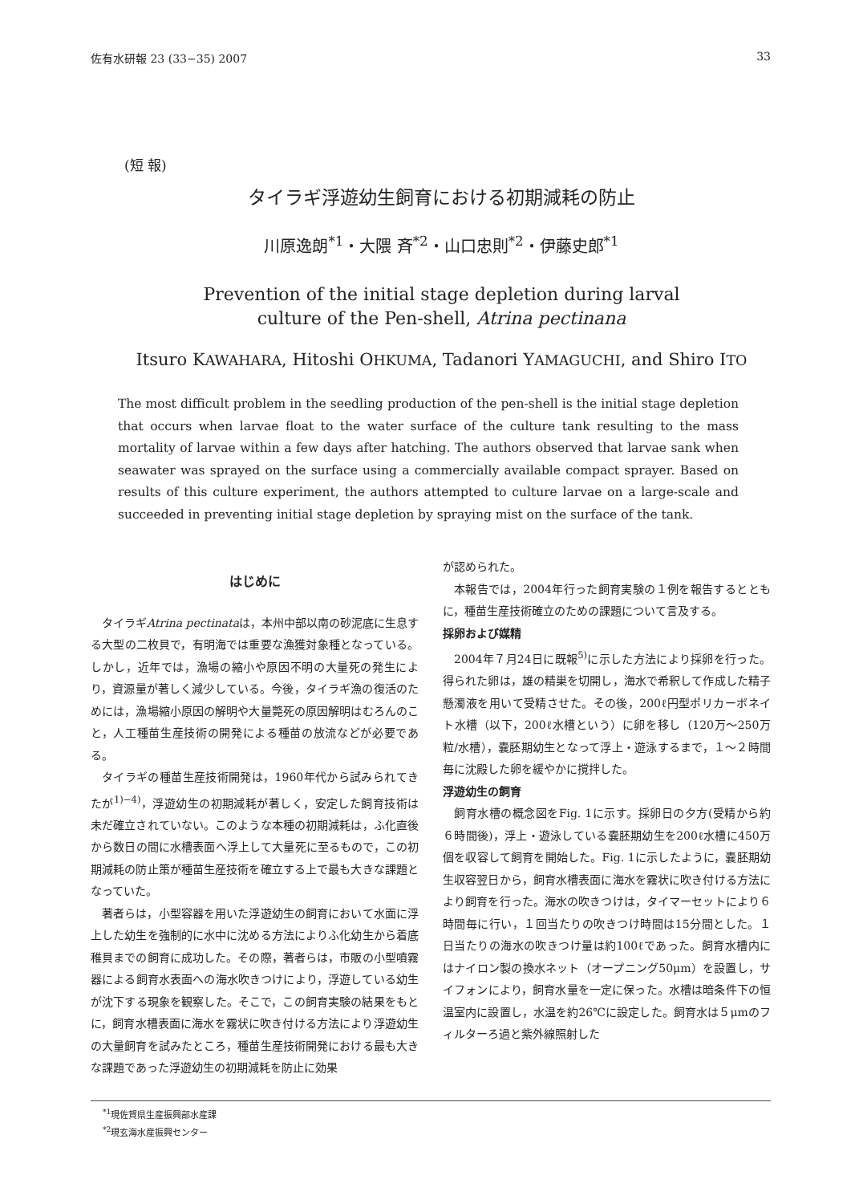佐有水研報 23 (33−35) 2007 33
(短 報)
タイラギ浮遊幼生飼育における初期減耗の防止
川原逸朗<sup>*1</sup>・大隈 斉<sup>*2</sup>・山口忠則<sup>*2</sup>・伊藤史郎<sup>*1</sup>
Prevention of the initial stage depletion during larval
culture of the Pen-shell, Atrina pectinana
Itsuro KAWAHARA, Hitoshi OHKUMA, Tadanori YAMAGUCHI, and Shiro ITO
The most difficult problem in the seedling production of the pen-shell is the initial stage depletion that occurs when larvae float to the water surface of the culture tank resulting to the mass mortality of larvae within a few days after hatching. The authors observed that larvae sank when seawater was sprayed on the surface using a commercially available compact sprayer. Based on results of this culture experiment, the authors attempted to culture larvae on a large-scale and succeeded in preventing initial stage depletion by spraying mist on the surface of the tank.
はじめに
タイラギAtrina pectinataは，本州中部以南の砂泥底に生息する大型の二枚貝で，有明海では重要な漁獲対象種となっている。しかし，近年では，漁場の縮小や原因不明の大量死の発生により，資源量が著しく減少している。今後，タイラギ漁の復活のためには，漁場縮小原因の解明や大量斃死の原因解明はむろんのこと，人工種苗生産技術の開発による種苗の放流などが必要である。
タイラギの種苗生産技術開発は，1960年代から試みられてきたが<sup>1)−4)</sup>，浮遊幼生の初期減耗が著しく，安定した飼育技術は未だ確立されていない。このような本種の初期減耗は，ふ化直後から数日の間に水槽表面へ浮上して大量死に至るもので，この初期減耗の防止策が種苗生産技術を確立する上で最も大きな課題となっていた。
著者らは，小型容器を用いた浮遊幼生の飼育において水面に浮上した幼生を強制的に水中に沈める方法によりふ化幼生から着底稚貝までの飼育に成功した。その際，著者らは，市販の小型噴霧器による飼育水表面への海水吹きつけにより，浮遊している幼生が沈下する現象を観察した。そこで，この飼育実験の結果をもとに，飼育水槽表面に海水を霧状に吹き付ける方法により浮遊幼生の大量飼育を試みたところ，種苗生産技術開発における最も大きな課題であった浮遊幼生の初期減耗を防止に効果
が認められた。
本報告では，2004年行った飼育実験の１例を報告するとともに，種苗生産技術確立のための課題について言及する。
採卵および媒精
2004年７月24日に既報<sup>5)</sup>に示した方法により採卵を行った。得られた卵は，雄の精巣を切開し，海水で希釈して作成した精子懸濁液を用いて受精させた。その後，200ℓ円型ポリカーボネイト水槽（以下，200ℓ水槽という）に卵を移し（120万〜250万粒/水槽），嚢胚期幼生となって浮上・遊泳するまで，１〜２時間毎に沈殿した卵を緩やかに撹拌した。
浮遊幼生の飼育
飼育水槽の概念図をFig. 1に示す。採卵日の夕方(受精から約６時間後)，浮上・遊泳している嚢胚期幼生を200ℓ水槽に450万個を収容して飼育を開始した。Fig. 1に示したように，嚢胚期幼生収容翌日から，飼育水槽表面に海水を霧状に吹き付ける方法により飼育を行った。海水の吹きつけは，タイマーセットにより６時間毎に行い，１回当たりの吹きつけ時間は15分間とした。１日当たりの海水の吹きつけ量は約100ℓであった。飼育水槽内にはナイロン製の換水ネット（オープニング50μm）を設置し，サイフォンにより，飼育水量を一定に保った。水槽は暗条件下の恒温室内に設置し，水温を約26℃に設定した。飼育水は５μmのフィルターろ過と紫外線照射した
<sup>*1</sup>現佐賀県生産振興部水産課
<sup>*2</sup>現玄海水産振興センター